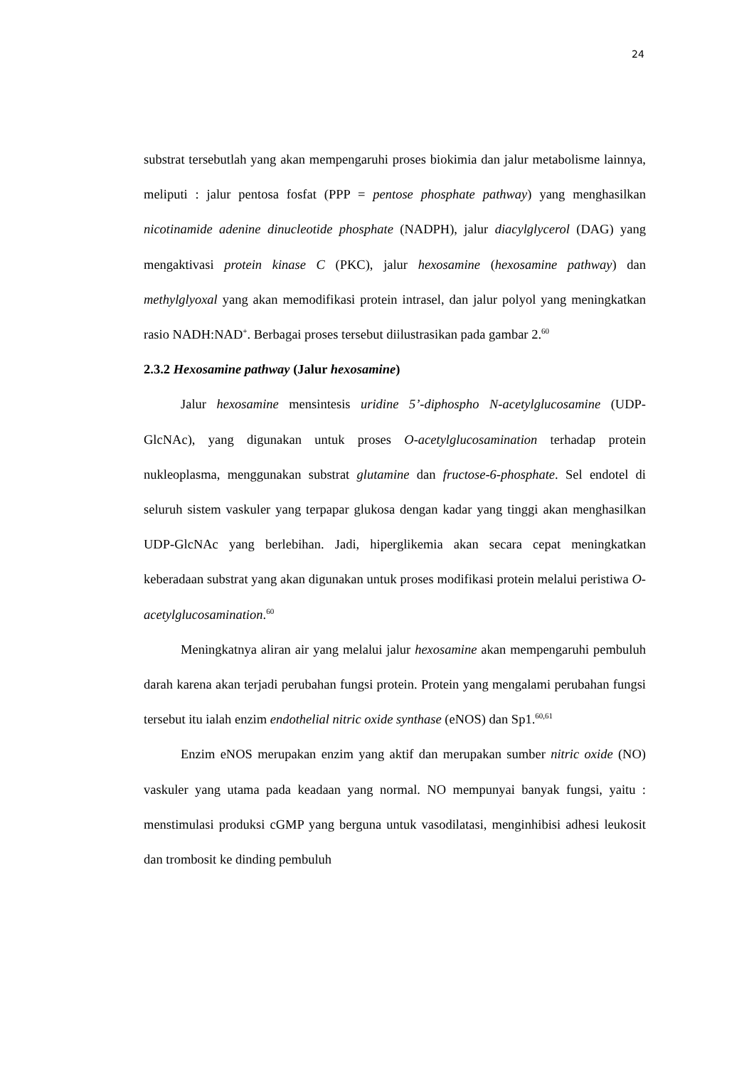24
substrat tersebutlah yang akan mempengaruhi proses biokimia dan jalur metabolisme lainnya, meliputi : jalur pentosa fosfat (PPP = pentose phosphate pathway) yang menghasilkan nicotinamide adenine dinucleotide phosphate (NADPH), jalur diacylglycerol (DAG) yang mengaktivasi protein kinase C (PKC), jalur hexosamine (hexosamine pathway) dan methylglyoxal yang akan memodifikasi protein intrasel, dan jalur polyol yang meningkatkan rasio NADH:NAD<sup>+</sup>. Berbagai proses tersebut diilustrasikan pada gambar 2.<sup>60</sup>
2.3.2 Hexosamine pathway (Jalur hexosamine)
Jalur hexosamine mensintesis uridine 5’-diphospho N-acetylglucosamine (UDP-GlcNAc), yang digunakan untuk proses O-acetylglucosamination terhadap protein nukleoplasma, menggunakan substrat glutamine dan fructose-6-phosphate. Sel endotel di seluruh sistem vaskuler yang terpapar glukosa dengan kadar yang tinggi akan menghasilkan UDP-GlcNAc yang berlebihan. Jadi, hiperglikemia akan secara cepat meningkatkan keberadaan substrat yang akan digunakan untuk proses modifikasi protein melalui peristiwa O-acetylglucosamination.<sup>60</sup>
Meningkatnya aliran air yang melalui jalur hexosamine akan mempengaruhi pembuluh darah karena akan terjadi perubahan fungsi protein. Protein yang mengalami perubahan fungsi tersebut itu ialah enzim endothelial nitric oxide synthase (eNOS) dan Sp1.<sup>60,61</sup>
Enzim eNOS merupakan enzim yang aktif dan merupakan sumber nitric oxide (NO) vaskuler yang utama pada keadaan yang normal. NO mempunyai banyak fungsi, yaitu : menstimulasi produksi cGMP yang berguna untuk vasodilatasi, menginhibisi adhesi leukosit dan trombosit ke dinding pembuluh